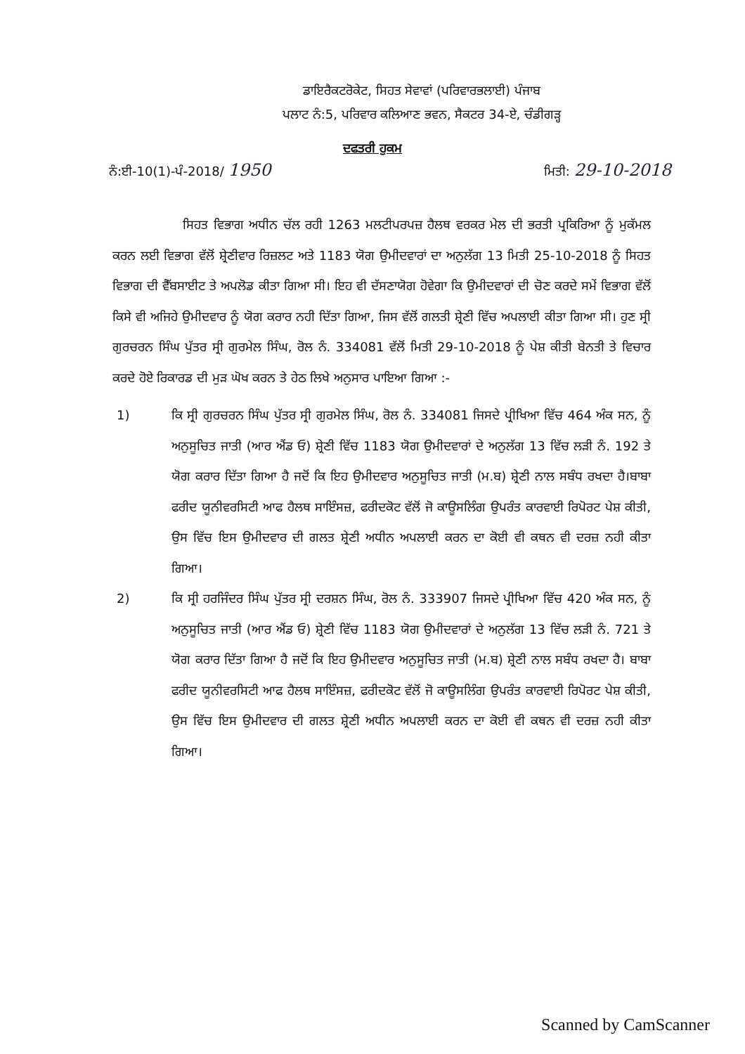ਡਾਇਰੈਕਟਰੋਕੇਟ, ਸਿਹਤ ਸੇਵਾਵਾਂ (ਪਰਿਵਾਰਭਲਾਈ) ਪੰਜਾਬ
ਪਲਾਟ ਨੰ:5, ਪਰਿਵਾਰ ਕਲਿਆਣ ਭਵਨ, ਸੈਕਟਰ 34-ਏ, ਚੰਡੀਗੜ੍ਹ
ਦਫਤਰੀ ਹੁਕਮ
ਨੰ:ਈ-10(1)-ਪੰ-2018/ 1950 ਮਿਤੀ: 29-10-2018
ਸਿਹਤ ਵਿਭਾਗ ਅਧੀਨ ਚੱਲ ਰਹੀ 1263 ਮਲਟੀਪਰਪਜ਼ ਹੈਲਥ ਵਰਕਰ ਮੇਲ ਦੀ ਭਰਤੀ ਪ੍ਰਕਿਰਿਆ ਨੂੰ ਮੁਕੱਮਲ ਕਰਨ ਲਈ ਵਿਭਾਗ ਵੱਲੋਂ ਸ਼੍ਰੇਣੀਵਾਰ ਰਿਜ਼ਲਟ ਅਤੇ 1183 ਯੋਗ ਉਮੀਦਵਾਰਾਂ ਦਾ ਅਨੁਲੱਗ 13 ਮਿਤੀ 25-10-2018 ਨੂੰ ਸਿਹਤ ਵਿਭਾਗ ਦੀ ਵੈੱਬਸਾਈਟ ਤੇ ਅਪਲੋਡ ਕੀਤਾ ਗਿਆ ਸੀ। ਇਹ ਵੀ ਦੱਸਣਾਯੋਗ ਹੋਵੇਗਾ ਕਿ ਉਮੀਦਵਾਰਾਂ ਦੀ ਚੋਣ ਕਰਦੇ ਸਮੇਂ ਵਿਭਾਗ ਵੱਲੋਂ ਕਿਸੇ ਵੀ ਅਜਿਹੇ ਉਮੀਦਵਾਰ ਨੂੰ ਯੋਗ ਕਰਾਰ ਨਹੀ ਦਿੱਤਾ ਗਿਆ, ਜਿਸ ਵੱਲੋਂ ਗਲਤੀ ਸ਼੍ਰੇਣੀ ਵਿੱਚ ਅਪਲਾਈ ਕੀਤਾ ਗਿਆ ਸੀ। ਹੁਣ ਸ੍ਰੀ ਗੁਰਚਰਨ ਸਿੰਘ ਪੁੱਤਰ ਸ੍ਰੀ ਗੁਰਮੇਲ ਸਿੰਘ, ਰੋਲ ਨੰ. 334081 ਵੱਲੋਂ ਮਿਤੀ 29-10-2018 ਨੂੰ ਪੇਸ਼ ਕੀਤੀ ਬੇਨਤੀ ਤੇ ਵਿਚਾਰ ਕਰਦੇ ਹੋਏ ਰਿਕਾਰਡ ਦੀ ਮੁੜ ਘੋਖ ਕਰਨ ਤੇ ਹੇਠ ਲਿਖੇ ਅਨੁਸਾਰ ਪਾਇਆ ਗਿਆ :-
1) ਕਿ ਸ੍ਰੀ ਗੁਰਚਰਨ ਸਿੰਘ ਪੁੱਤਰ ਸ੍ਰੀ ਗੁਰਮੇਲ ਸਿੰਘ, ਰੋਲ ਨੰ. 334081 ਜਿਸਦੇ ਪ੍ਰੀਖਿਆ ਵਿੱਚ 464 ਅੰਕ ਸਨ, ਨੂੰ ਅਨੁਸੂਚਿਤ ਜਾਤੀ (ਆਰ ਐਂਡ ਓ) ਸ਼੍ਰੇਣੀ ਵਿੱਚ 1183 ਯੋਗ ਉਮੀਦਵਾਰਾਂ ਦੇ ਅਨੁਲੱਗ 13 ਵਿੱਚ ਲੜੀ ਨੰ. 192 ਤੇ ਯੋਗ ਕਰਾਰ ਦਿੱਤਾ ਗਿਆ ਹੈ ਜਦੋਂ ਕਿ ਇਹ ਉਮੀਦਵਾਰ ਅਨੁਸੂਚਿਤ ਜਾਤੀ (ਮ.ਬ) ਸ਼੍ਰੇਣੀ ਨਾਲ ਸਬੰਧ ਰਖਦਾ ਹੈ।ਬਾਬਾ ਫਰੀਦ ਯੂਨੀਵਰਸਿਟੀ ਆਫ ਹੈਲਥ ਸਾਇੰਸਜ਼, ਫਰੀਦਕੋਟ ਵੱਲੋਂ ਜੋ ਕਾਊਸਲਿੰਗ ਉਪਰੰਤ ਕਾਰਵਾਈ ਰਿਪੋਰਟ ਪੇਸ਼ ਕੀਤੀ, ਉਸ ਵਿੱਚ ਇਸ ਉਮੀਦਵਾਰ ਦੀ ਗਲਤ ਸ਼੍ਰੇਣੀ ਅਧੀਨ ਅਪਲਾਈ ਕਰਨ ਦਾ ਕੋਈ ਵੀ ਕਥਨ ਵੀ ਦਰਜ਼ ਨਹੀ ਕੀਤਾ ਗਿਆ।
2) ਕਿ ਸ੍ਰੀ ਹਰਜਿੰਦਰ ਸਿੰਘ ਪੁੱਤਰ ਸ੍ਰੀ ਦਰਸ਼ਨ ਸਿੰਘ, ਰੋਲ ਨੰ. 333907 ਜਿਸਦੇ ਪ੍ਰੀਖਿਆ ਵਿੱਚ 420 ਅੰਕ ਸਨ, ਨੂੰ ਅਨੁਸੂਚਿਤ ਜਾਤੀ (ਆਰ ਐਂਡ ਓ) ਸ਼੍ਰੇਣੀ ਵਿੱਚ 1183 ਯੋਗ ਉਮੀਦਵਾਰਾਂ ਦੇ ਅਨੁਲੱਗ 13 ਵਿੱਚ ਲੜੀ ਨੰ. 721 ਤੇ ਯੋਗ ਕਰਾਰ ਦਿੱਤਾ ਗਿਆ ਹੈ ਜਦੋਂ ਕਿ ਇਹ ਉਮੀਦਵਾਰ ਅਨੁਸੂਚਿਤ ਜਾਤੀ (ਮ.ਬ) ਸ਼੍ਰੇਣੀ ਨਾਲ ਸਬੰਧ ਰਖਦਾ ਹੈ। ਬਾਬਾ ਫਰੀਦ ਯੂਨੀਵਰਸਿਟੀ ਆਫ ਹੈਲਥ ਸਾਇੰਸਜ਼, ਫਰੀਦਕੋਟ ਵੱਲੋਂ ਜੋ ਕਾਊਸਲਿੰਗ ਉਪਰੰਤ ਕਾਰਵਾਈ ਰਿਪੋਰਟ ਪੇਸ਼ ਕੀਤੀ, ਉਸ ਵਿੱਚ ਇਸ ਉਮੀਦਵਾਰ ਦੀ ਗਲਤ ਸ਼੍ਰੇਣੀ ਅਧੀਨ ਅਪਲਾਈ ਕਰਨ ਦਾ ਕੋਈ ਵੀ ਕਥਨ ਵੀ ਦਰਜ਼ ਨਹੀ ਕੀਤਾ ਗਿਆ।
Scanned by CamScanner